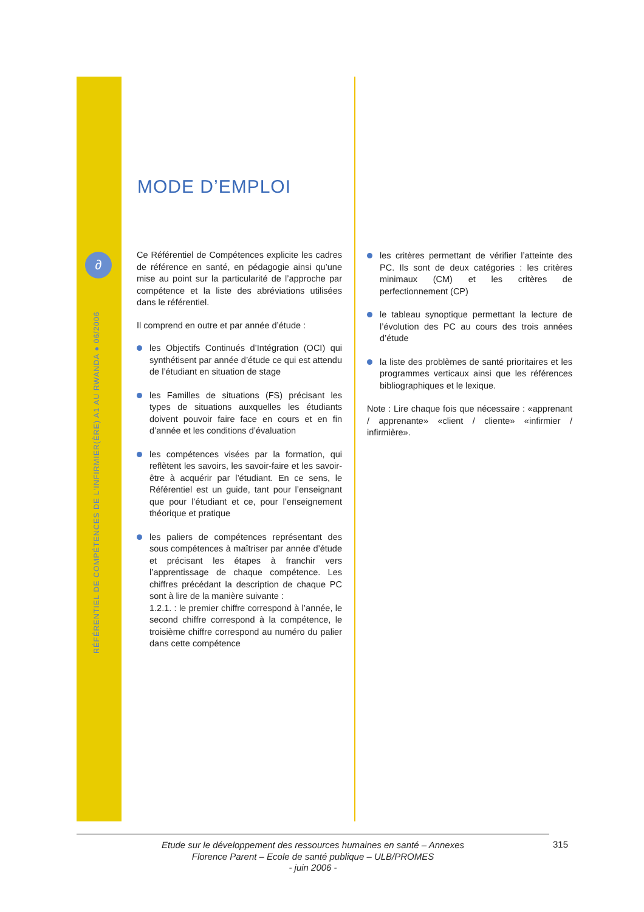∂
RÉFÉRENTIEL DE COMPÉTENCES DE L'INFIRMIER(ÈRE) A1 AU RWANDA ● 06/2006
MODE D’EMPLOI
Ce Référentiel de Compétences explicite les cadres de référence en santé, en pédagogie ainsi qu’une mise au point sur la particularité de l’approche par compétence et la liste des abréviations utilisées dans le référentiel.
Il comprend en outre et par année d’étude :
les Objectifs Continués d’Intégration (OCI) qui synthétisent par année d’étude ce qui est attendu de l’étudiant en situation de stage
les Familles de situations (FS) précisant les types de situations auxquelles les étudiants doivent pouvoir faire face en cours et en fin d’année et les conditions d’évaluation
les compétences visées par la formation, qui reflètent les savoirs, les savoir-faire et les savoir-être à acquérir par l’étudiant. En ce sens, le Référentiel est un guide, tant pour l’enseignant que pour l’étudiant et ce, pour l’enseignement théorique et pratique
les paliers de compétences représentant des sous compétences à maîtriser par année d’étude et précisant les étapes à franchir vers l’apprentissage de chaque compétence. Les chiffres précédant la description de chaque PC sont à lire de la manière suivante :
1.2.1. : le premier chiffre correspond à l’année, le second chiffre correspond à la compétence, le troisième chiffre correspond au numéro du palier dans cette compétence
les critères permettant de vérifier l’atteinte des PC. Ils sont de deux catégories : les critères minimaux (CM) et les critères de perfectionnement (CP)
le tableau synoptique permettant la lecture de l’évolution des PC au cours des trois années d’étude
la liste des problèmes de santé prioritaires et les programmes verticaux ainsi que les références bibliographiques et le lexique.
Note : Lire chaque fois que nécessaire : «apprenant / apprenante» «client / cliente» «infirmier / infirmière».
Etude sur le développement des ressources humaines en santé – Annexes
Florence Parent – Ecole de santé publique – ULB/PROMES
- juin 2006 -
315